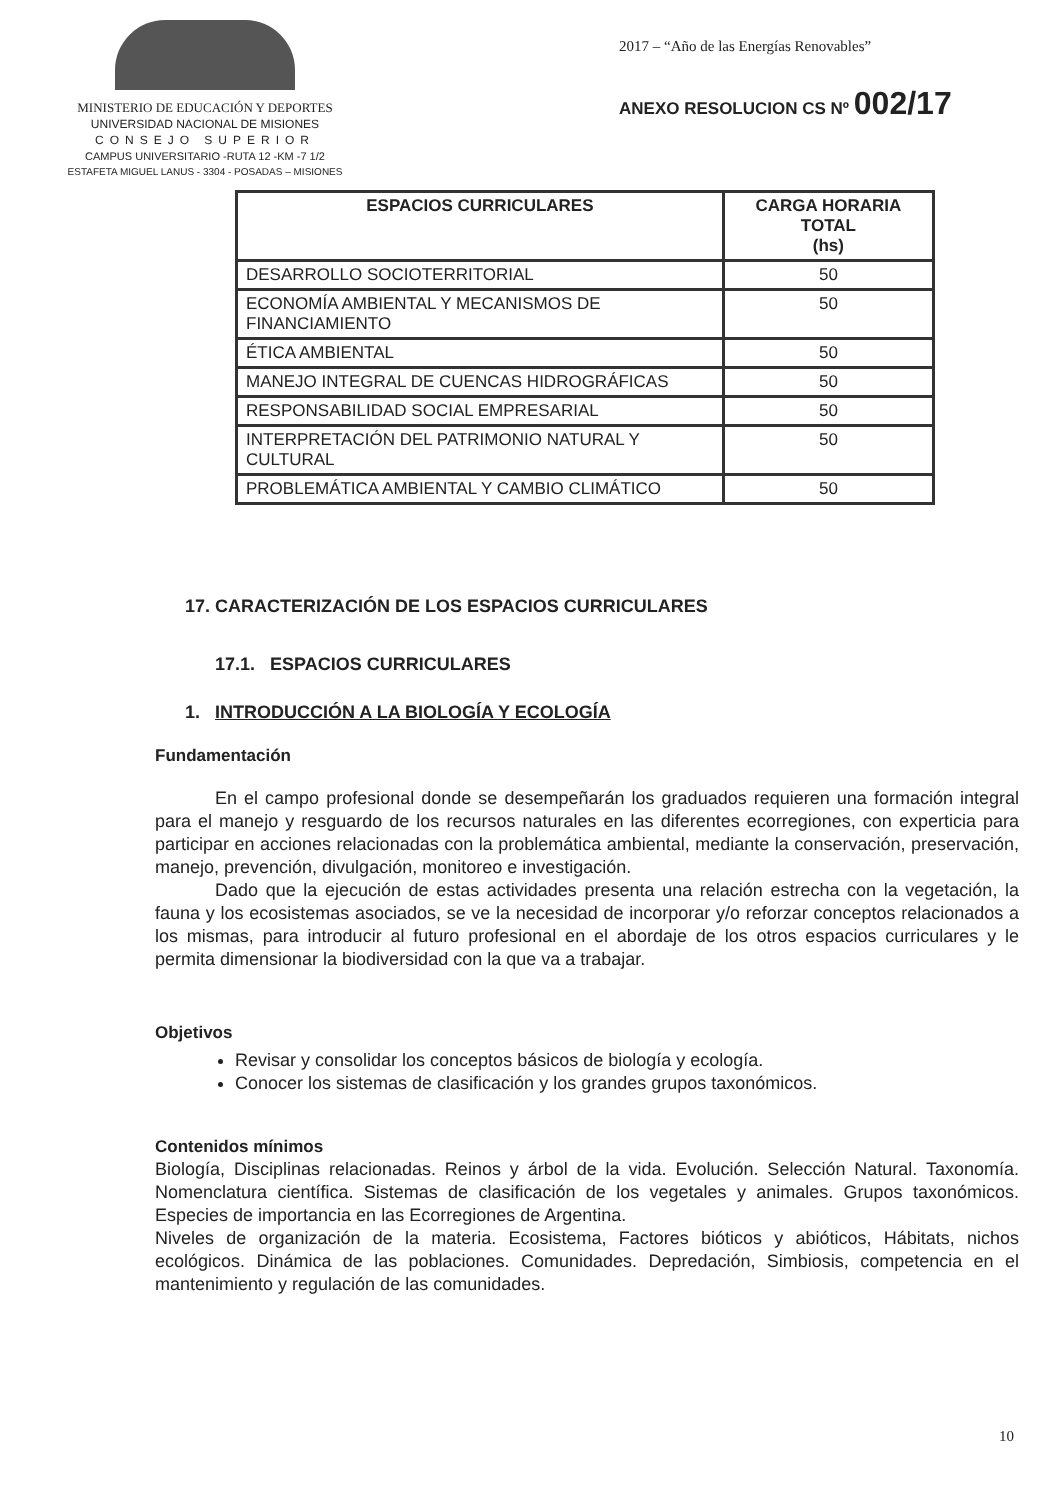MINISTERIO DE EDUCACIÓN Y DEPORTES
UNIVERSIDAD NACIONAL DE MISIONES
CONSEJO SUPERIOR
CAMPUS UNIVERSITARIO -RUTA 12 -KM -7 1/2
ESTAFETA MIGUEL LANUS - 3304 - POSADAS – MISIONES
2017 – “Año de las Energías Renovables”
ANEXO RESOLUCION CS Nº 002/17
| ESPACIOS CURRICULARES | CARGA HORARIA TOTAL (hs) |
| --- | --- |
| DESARROLLO SOCIOTERRITORIAL | 50 |
| ECONOMÍA AMBIENTAL Y MECANISMOS DE FINANCIAMIENTO | 50 |
| ÉTICA AMBIENTAL | 50 |
| MANEJO INTEGRAL DE CUENCAS HIDROGRÁFICAS | 50 |
| RESPONSABILIDAD SOCIAL EMPRESARIAL | 50 |
| INTERPRETACIÓN DEL PATRIMONIO NATURAL Y CULTURAL | 50 |
| PROBLEMÁTICA AMBIENTAL Y CAMBIO CLIMÁTICO | 50 |
17. CARACTERIZACIÓN DE LOS ESPACIOS CURRICULARES
17.1. ESPACIOS CURRICULARES
1. INTRODUCCIÓN A LA BIOLOGÍA Y ECOLOGÍA
Fundamentación
En el campo profesional donde se desempeñarán los graduados requieren una formación integral para el manejo y resguardo de los recursos naturales en las diferentes ecorregiones, con experticia para participar en acciones relacionadas con la problemática ambiental, mediante la conservación, preservación, manejo, prevención, divulgación, monitoreo e investigación.
Dado que la ejecución de estas actividades presenta una relación estrecha con la vegetación, la fauna y los ecosistemas asociados, se ve la necesidad de incorporar y/o reforzar conceptos relacionados a los mismas, para introducir al futuro profesional en el abordaje de los otros espacios curriculares y le permita dimensionar la biodiversidad con la que va a trabajar.
Objetivos
Revisar y consolidar los conceptos básicos de biología y ecología.
Conocer los sistemas de clasificación y los grandes grupos taxonómicos.
Contenidos mínimos
Biología, Disciplinas relacionadas. Reinos y árbol de la vida. Evolución. Selección Natural. Taxonomía. Nomenclatura científica. Sistemas de clasificación de los vegetales y animales. Grupos taxonómicos. Especies de importancia en las Ecorregiones de Argentina.
Niveles de organización de la materia. Ecosistema, Factores bióticos y abióticos, Hábitats, nichos ecológicos. Dinámica de las poblaciones. Comunidades. Depredación, Simbiosis, competencia en el mantenimiento y regulación de las comunidades.
10